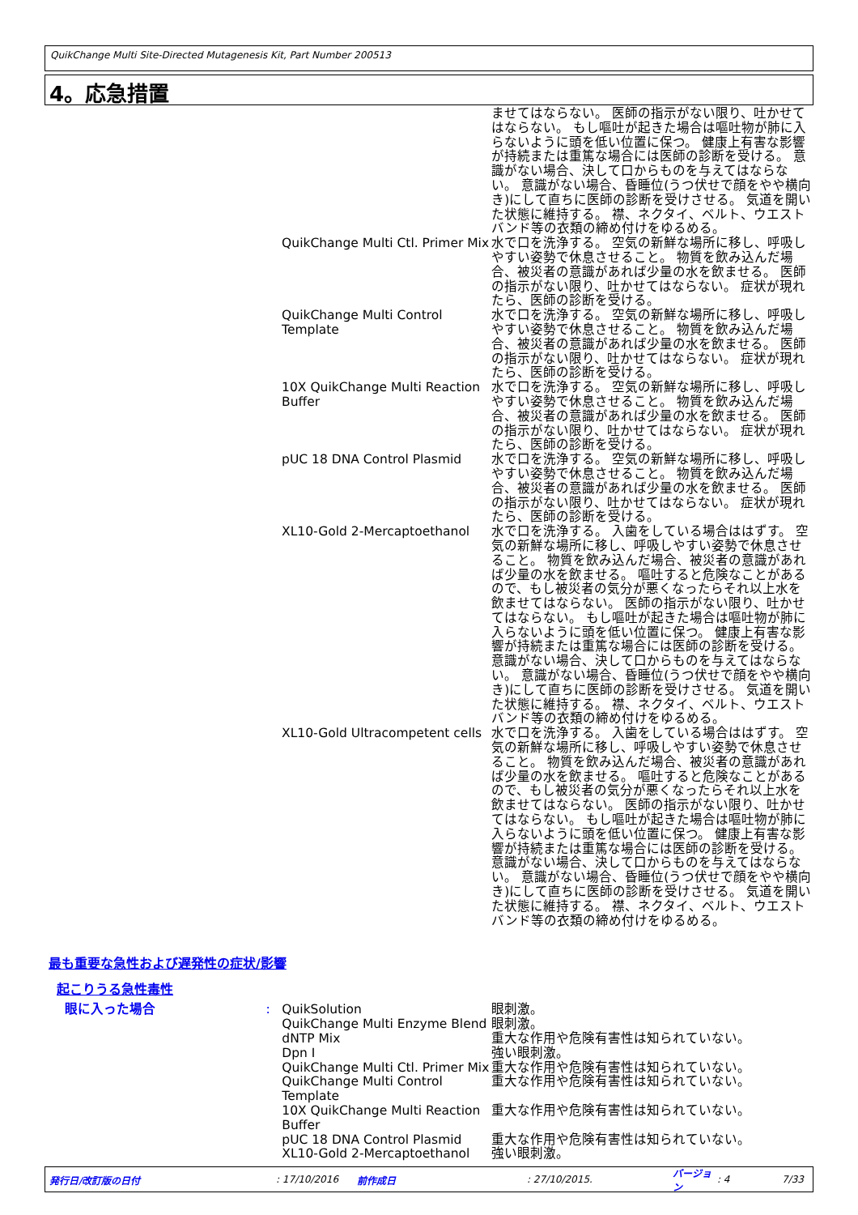QuikChange Multi Site-Directed Mutagenesis Kit, Part Number 200513
4。応急措置
| | | | ませてはならない。 医師の指示がない限り、吐かせてはならない。 もし嘔吐が起きた場合は嘔吐物が肺に入らないように頭を低い位置に保つ。 健康上有害な影響が持続または重篤な場合には医師の診断を受ける。 意識がない場合、決して口からものを与えてはならない。 意識がない場合、昏睡位(うつ伏せで顔をやや横向き)にして直ちに医師の診断を受けさせる。 気道を開いた状態に維持する。 襟、ネクタイ、ベルト、ウエストバンド等の衣類の締め付けをゆるめる。 |
| | | QuikChange Multi Ctl. Primer Mix | 水で口を洗浄する。 空気の新鮮な場所に移し、呼吸しやすい姿勢で休息させること。 物質を飲み込んだ場合、被災者の意識があれば少量の水を飲ませる。 医師の指示がない限り、吐かせてはならない。 症状が現れたら、医師の診断を受ける。 |
| | | QuikChange Multi Control Template | 水で口を洗浄する。 空気の新鮮な場所に移し、呼吸しやすい姿勢で休息させること。 物質を飲み込んだ場合、被災者の意識があれば少量の水を飲ませる。 医師の指示がない限り、吐かせてはならない。 症状が現れたら、医師の診断を受ける。 |
| | | 10X QuikChange Multi Reaction Buffer | 水で口を洗浄する。 空気の新鮮な場所に移し、呼吸しやすい姿勢で休息させること。 物質を飲み込んだ場合、被災者の意識があれば少量の水を飲ませる。 医師の指示がない限り、吐かせてはならない。 症状が現れたら、医師の診断を受ける。 |
| | | pUC 18 DNA Control Plasmid | 水で口を洗浄する。 空気の新鮮な場所に移し、呼吸しやすい姿勢で休息させること。 物質を飲み込んだ場合、被災者の意識があれば少量の水を飲ませる。 医師の指示がない限り、吐かせてはならない。 症状が現れたら、医師の診断を受ける。 |
| | | XL10-Gold 2-Mercaptoethanol | 水で口を洗浄する。 入歯をしている場合ははずす。 空気の新鮮な場所に移し、呼吸しやすい姿勢で休息させること。 物質を飲み込んだ場合、被災者の意識があれば少量の水を飲ませる。 嘔吐すると危険なことがあるので、もし被災者の気分が悪くなったらそれ以上水を飲ませてはならない。 医師の指示がない限り、吐かせてはならない。 もし嘔吐が起きた場合は嘔吐物が肺に入らないように頭を低い位置に保つ。 健康上有害な影響が持続または重篤な場合には医師の診断を受ける。 意識がない場合、決して口からものを与えてはならない。 意識がない場合、昏睡位(うつ伏せで顔をやや横向き)にして直ちに医師の診断を受けさせる。 気道を開いた状態に維持する。 襟、ネクタイ、ベルト、ウエストバンド等の衣類の締め付けをゆるめる。 |
| | | XL10-Gold Ultracompetent cells | 水で口を洗浄する。 入歯をしている場合ははずす。 空気の新鮮な場所に移し、呼吸しやすい姿勢で休息させること。 物質を飲み込んだ場合、被災者の意識があれば少量の水を飲ませる。 嘔吐すると危険なことがあるので、もし被災者の気分が悪くなったらそれ以上水を飲ませてはならない。 医師の指示がない限り、吐かせてはならない。 もし嘔吐が起きた場合は嘔吐物が肺に入らないように頭を低い位置に保つ。 健康上有害な影響が持続または重篤な場合には医師の診断を受ける。 意識がない場合、決して口からものを与えてはならない。 意識がない場合、昏睡位(うつ伏せで顔をやや横向き)にして直ちに医師の診断を受けさせる。 気道を開いた状態に維持する。 襟、ネクタイ、ベルト、ウエストバンド等の衣類の締め付けをゆるめる。 |
最も重要な急性および遅発性の症状/影響
起こりうる急性毒性
| 眼に入った場合 | : | QuikSolution | 眼刺激。 |
| | | QuikChange Multi Enzyme Blend | 眼刺激。 |
| | | dNTP Mix | 重大な作用や危険有害性は知られていない。 |
| | | Dpn I | 強い眼刺激。 |
| | | QuikChange Multi Ctl. Primer Mix | 重大な作用や危険有害性は知られていない。 |
| | | QuikChange Multi Control Template | 重大な作用や危険有害性は知られていない。 |
| | | 10X QuikChange Multi Reaction Buffer | 重大な作用や危険有害性は知られていない。 |
| | | pUC 18 DNA Control Plasmid | 重大な作用や危険有害性は知られていない。 |
| | | XL10-Gold 2-Mercaptoethanol | 強い眼刺激。 |
発行日/改訂版の日付: 17/10/2016 前作成日: 27/10/2015. バージョン: 4 7/33